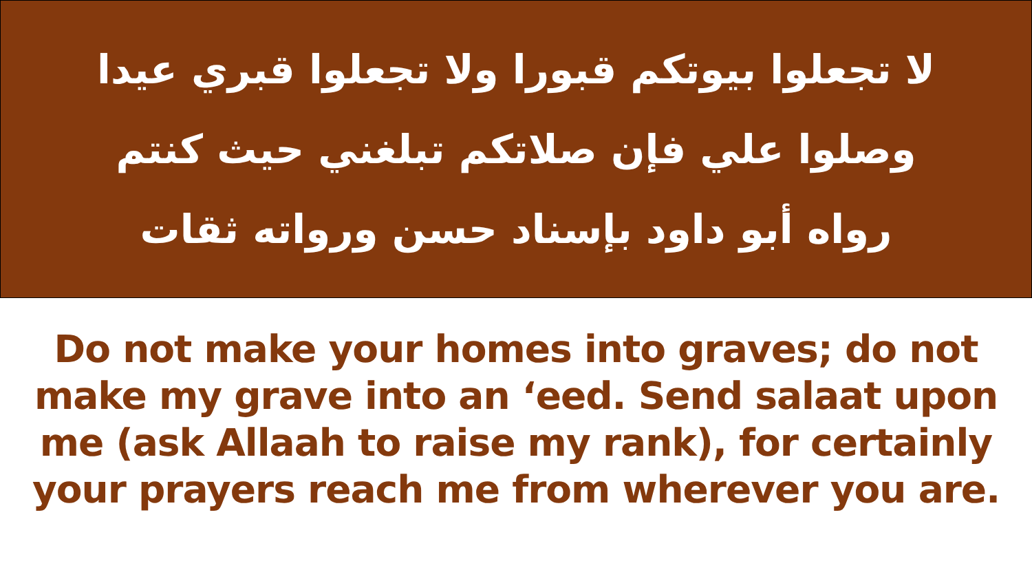لا تجعلوا بيوتكم قبورا ولا تجعلوا قبري عيدا
وصلوا علي فإن صلاتكم تبلغني حيث كنتم
رواه أبو داود بإسناد حسن ورواته ثقات
Do not make your homes into graves; do not make my grave into an ‘eed. Send salaat upon me (ask Allaah to raise my rank), for certainly your prayers reach me from wherever you are.